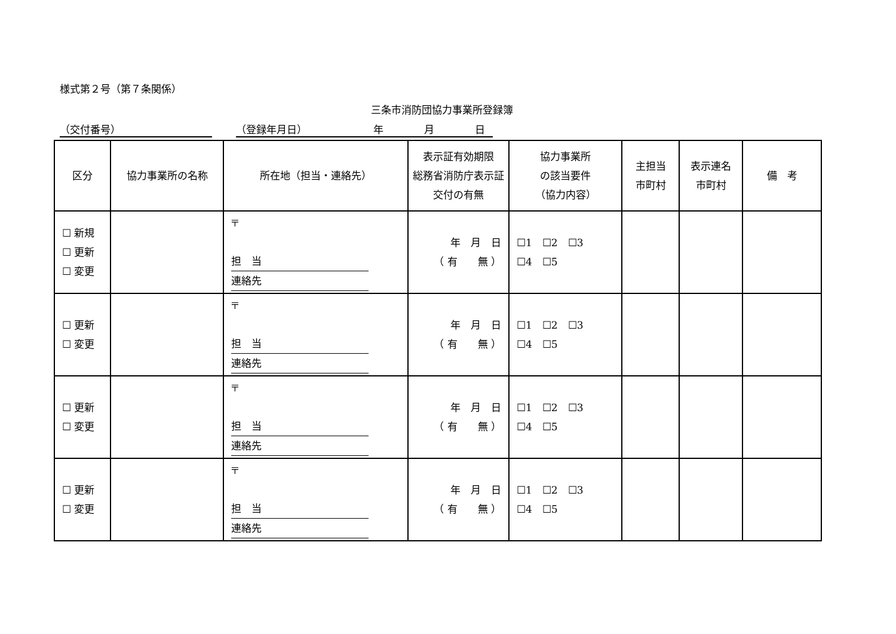様式第２号（第７条関係）
三条市消防団協力事業所登録簿
（交付番号） （登録年月日）　　　　　　　年　　　　月　　　　日
| 区分 | 協力事業所の名称 | 所在地（担当・連絡先） | 表示証有効期限 総務省消防庁表示証交付の有無 | 協力事業所 の該当要件 （協力内容） | 主担当 市町村 | 表示連名 市町村 | 備 考 |
| --- | --- | --- | --- | --- | --- | --- | --- |
| ☐ 新規 ☐ 更新 ☐ 変更 | | 〒 担 当 連絡先 | 年 月 日 （ 有 無 ） | ☐1 ☐2 ☐3 ☐4 ☐5 | | | |
| ☐ 更新 ☐ 変更 | | 〒 担 当 連絡先 | 年 月 日 （ 有 無 ） | ☐1 ☐2 ☐3 ☐4 ☐5 | | | |
| ☐ 更新 ☐ 変更 | | 〒 担 当 連絡先 | 年 月 日 （ 有 無 ） | ☐1 ☐2 ☐3 ☐4 ☐5 | | | |
| ☐ 更新 ☐ 変更 | | 〒 担 当 連絡先 | 年 月 日 （ 有 無 ） | ☐1 ☐2 ☐3 ☐4 ☐5 | | | |